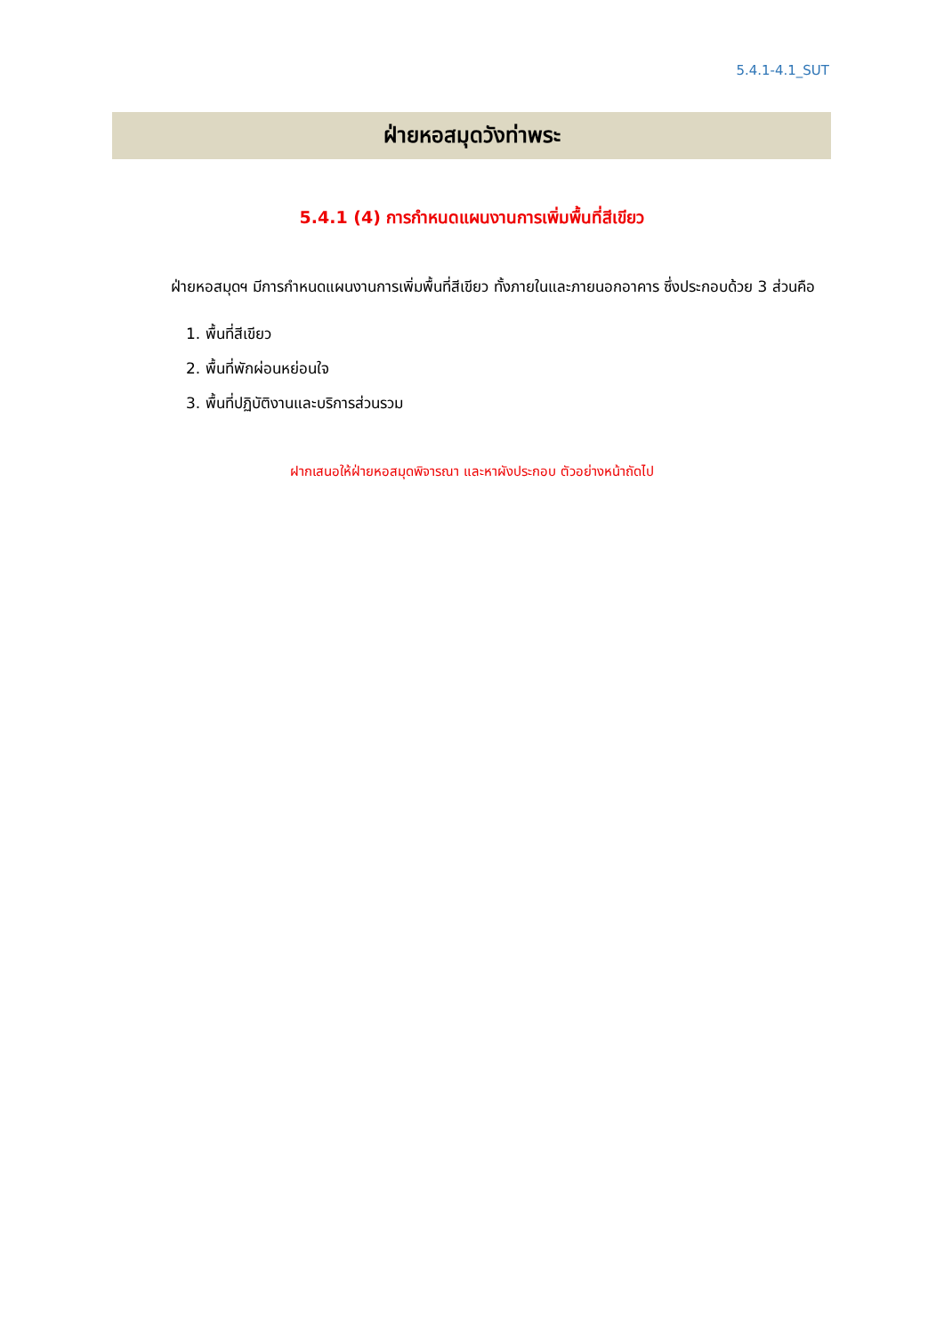5.4.1-4.1_SUT
ฝ่ายหอสมุดวังท่าพระ
5.4.1 (4) การกำหนดแผนงานการเพิ่มพื้นที่สีเขียว
ฝ่ายหอสมุดฯ มีการกำหนดแผนงานการเพิ่มพื้นที่สีเขียว ทั้งภายในและภายนอกอาคาร ซึ่งประกอบด้วย 3 ส่วนคือ
1. พื้นที่สีเขียว
2. พื้นที่พักผ่อนหย่อนใจ
3. พื้นที่ปฏิบัติงานและบริการส่วนรวม
ฝากเสนอให้ฝ่ายหอสมุดพิจารณา และหาผังประกอบ ตัวอย่างหน้าถัดไป